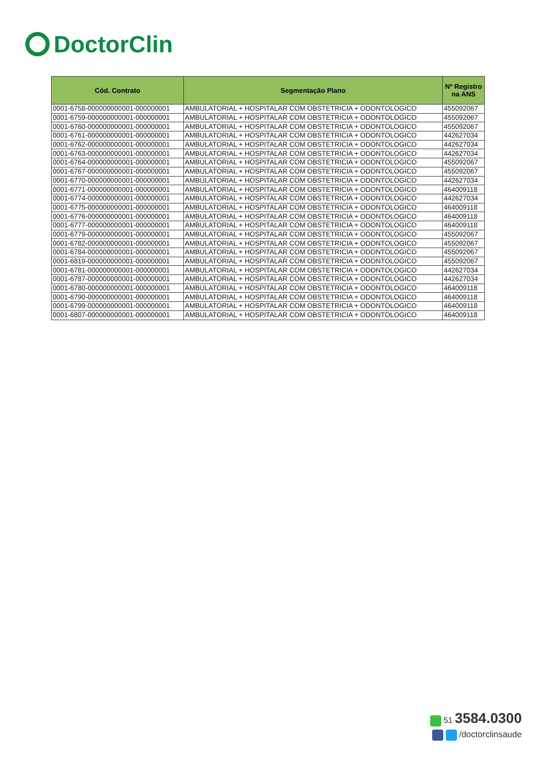DoctorClin
| Cód. Contrato | Segmentação Plano | Nº Registro na ANS |
| --- | --- | --- |
| 0001-6758-000000000001-000000001 | AMBULATORIAL + HOSPITALAR COM OBSTETRICIA + ODONTOLOGICO | 455092067 |
| 0001-6759-000000000001-000000001 | AMBULATORIAL + HOSPITALAR COM OBSTETRICIA + ODONTOLOGICO | 455092067 |
| 0001-6760-000000000001-000000001 | AMBULATORIAL + HOSPITALAR COM OBSTETRICIA + ODONTOLOGICO | 455092067 |
| 0001-6761-000000000001-000000001 | AMBULATORIAL + HOSPITALAR COM OBSTETRICIA + ODONTOLOGICO | 442627034 |
| 0001-6762-000000000001-000000001 | AMBULATORIAL + HOSPITALAR COM OBSTETRICIA + ODONTOLOGICO | 442627034 |
| 0001-6763-000000000001-000000001 | AMBULATORIAL + HOSPITALAR COM OBSTETRICIA + ODONTOLOGICO | 442627034 |
| 0001-6764-000000000001-000000001 | AMBULATORIAL + HOSPITALAR COM OBSTETRICIA + ODONTOLOGICO | 455092067 |
| 0001-6767-000000000001-000000001 | AMBULATORIAL + HOSPITALAR COM OBSTETRICIA + ODONTOLOGICO | 455092067 |
| 0001-6770-000000000001-000000001 | AMBULATORIAL + HOSPITALAR COM OBSTETRICIA + ODONTOLOGICO | 442627034 |
| 0001-6771-000000000001-000000001 | AMBULATORIAL + HOSPITALAR COM OBSTETRICIA + ODONTOLOGICO | 464009118 |
| 0001-6774-000000000001-000000001 | AMBULATORIAL + HOSPITALAR COM OBSTETRICIA + ODONTOLOGICO | 442627034 |
| 0001-6775-000000000001-000000001 | AMBULATORIAL + HOSPITALAR COM OBSTETRICIA + ODONTOLOGICO | 464009118 |
| 0001-6776-000000000001-000000001 | AMBULATORIAL + HOSPITALAR COM OBSTETRICIA + ODONTOLOGICO | 464009118 |
| 0001-6777-000000000001-000000001 | AMBULATORIAL + HOSPITALAR COM OBSTETRICIA + ODONTOLOGICO | 464009118 |
| 0001-6779-000000000001-000000001 | AMBULATORIAL + HOSPITALAR COM OBSTETRICIA + ODONTOLOGICO | 455092067 |
| 0001-6782-000000000001-000000001 | AMBULATORIAL + HOSPITALAR COM OBSTETRICIA + ODONTOLOGICO | 455092067 |
| 0001-6784-000000000001-000000001 | AMBULATORIAL + HOSPITALAR COM OBSTETRICIA + ODONTOLOGICO | 455092067 |
| 0001-6819-000000000001-000000001 | AMBULATORIAL + HOSPITALAR COM OBSTETRICIA + ODONTOLOGICO | 455092067 |
| 0001-6781-000000000001-000000001 | AMBULATORIAL + HOSPITALAR COM OBSTETRICIA + ODONTOLOGICO | 442627034 |
| 0001-6787-000000000001-000000001 | AMBULATORIAL + HOSPITALAR COM OBSTETRICIA + ODONTOLOGICO | 442627034 |
| 0001-6780-000000000001-000000001 | AMBULATORIAL + HOSPITALAR COM OBSTETRICIA + ODONTOLOGICO | 464009118 |
| 0001-6790-000000000001-000000001 | AMBULATORIAL + HOSPITALAR COM OBSTETRICIA + ODONTOLOGICO | 464009118 |
| 0001-6799-000000000001-000000001 | AMBULATORIAL + HOSPITALAR COM OBSTETRICIA + ODONTOLOGICO | 464009118 |
| 0001-6807-000000000001-000000001 | AMBULATORIAL + HOSPITALAR COM OBSTETRICIA + ODONTOLOGICO | 464009118 |
51 3584.0300
/doctorclinsaude